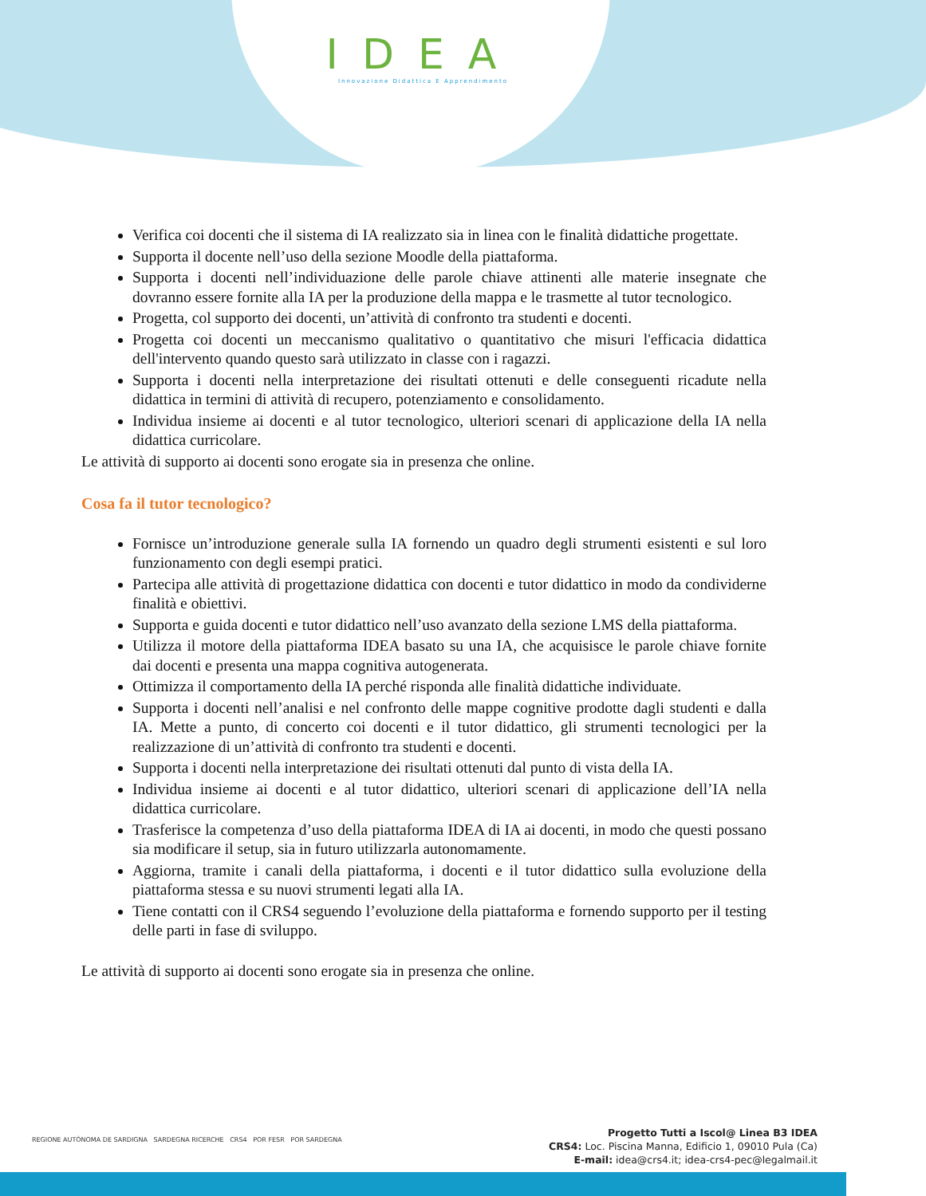IDEA
Innovazione Didattica E Apprendimento
Verifica coi docenti che il sistema di IA realizzato sia in linea con le finalità didattiche progettate.
Supporta il docente nell’uso della sezione Moodle della piattaforma.
Supporta i docenti nell’individuazione delle parole chiave attinenti alle materie insegnate che dovranno essere fornite alla IA per la produzione della mappa e le trasmette al tutor tecnologico.
Progetta, col supporto dei docenti, un’attività di confronto tra studenti e docenti.
Progetta coi docenti un meccanismo qualitativo o quantitativo che misuri l'efficacia didattica dell'intervento quando questo sarà utilizzato in classe con i ragazzi.
Supporta i docenti nella interpretazione dei risultati ottenuti e delle conseguenti ricadute nella didattica in termini di attività di recupero, potenziamento e consolidamento.
Individua insieme ai docenti e al tutor tecnologico, ulteriori scenari di applicazione della IA nella didattica curricolare.
Le attività di supporto ai docenti sono erogate sia in presenza che online.
Cosa fa il tutor tecnologico?
Fornisce un’introduzione generale sulla IA fornendo un quadro degli strumenti esistenti e sul loro funzionamento con degli esempi pratici.
Partecipa alle attività di progettazione didattica con docenti e tutor didattico in modo da condividerne finalità e obiettivi.
Supporta e guida docenti e tutor didattico nell’uso avanzato della sezione LMS della piattaforma.
Utilizza il motore della piattaforma IDEA basato su una IA, che acquisisce le parole chiave fornite dai docenti e presenta una mappa cognitiva autogenerata.
Ottimizza il comportamento della IA perché risponda alle finalità didattiche individuate.
Supporta i docenti nell’analisi e nel confronto delle mappe cognitive prodotte dagli studenti e dalla IA. Mette a punto, di concerto coi docenti e il tutor didattico, gli strumenti tecnologici per la realizzazione di un’attività di confronto tra studenti e docenti.
Supporta i docenti nella interpretazione dei risultati ottenuti dal punto di vista della IA.
Individua insieme ai docenti e al tutor didattico, ulteriori scenari di applicazione dell’IA nella didattica curricolare.
Trasferisce la competenza d’uso della piattaforma IDEA di IA ai docenti, in modo che questi possano sia modificare il setup, sia in futuro utilizzarla autonomamente.
Aggiorna, tramite i canali della piattaforma, i docenti e il tutor didattico sulla evoluzione della piattaforma stessa e su nuovi strumenti legati alla IA.
Tiene contatti con il CRS4 seguendo l’evoluzione della piattaforma e fornendo supporto per il testing delle parti in fase di sviluppo.
Le attività di supporto ai docenti sono erogate sia in presenza che online.
REGIONE AUTÒNOMA DE SARDIGNA SARDEGNA RICERCHE CRS4 POR FESR POR SARDEGNA
Progetto Tutti a Iscol@ Linea B3 IDEA
CRS4: Loc. Piscina Manna, Edificio 1, 09010 Pula (Ca)
E-mail: idea@crs4.it; idea-crs4-pec@legalmail.it